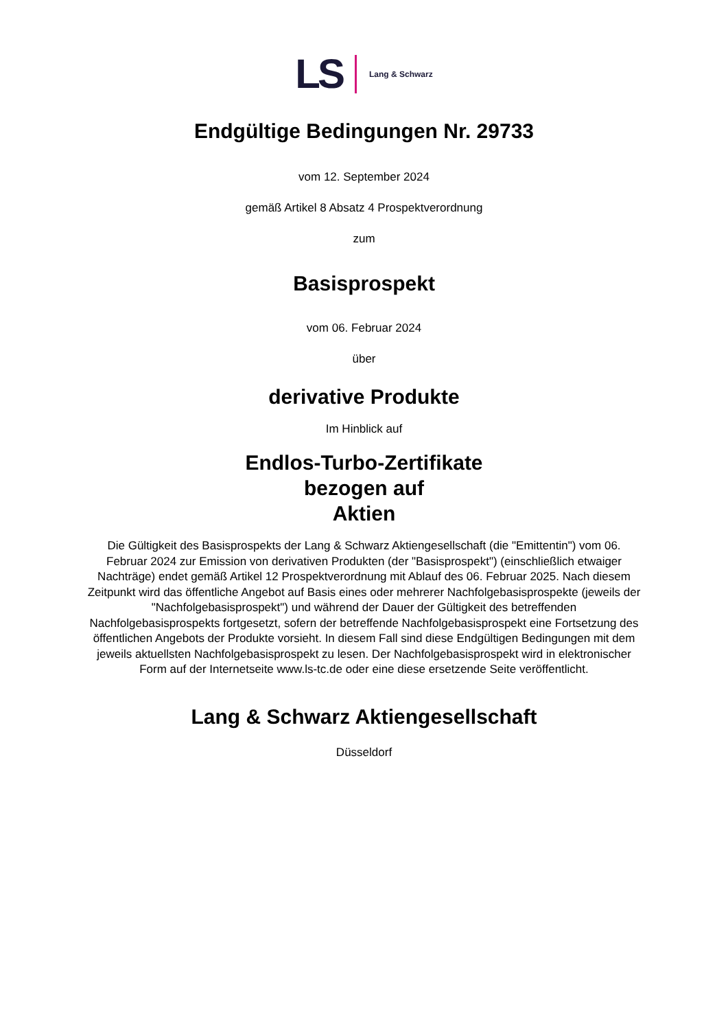LS Lang & Schwarz
Endgültige Bedingungen Nr. 29733
vom 12. September 2024
gemäß Artikel 8 Absatz 4 Prospektverordnung
zum
Basisprospekt
vom 06. Februar 2024
über
derivative Produkte
Im Hinblick auf
Endlos-Turbo-Zertifikate
bezogen auf
Aktien
Die Gültigkeit des Basisprospekts der Lang & Schwarz Aktiengesellschaft (die "Emittentin") vom 06. Februar 2024 zur Emission von derivativen Produkten (der "Basisprospekt") (einschließlich etwaiger Nachträge) endet gemäß Artikel 12 Prospektverordnung mit Ablauf des 06. Februar 2025. Nach diesem Zeitpunkt wird das öffentliche Angebot auf Basis eines oder mehrerer Nachfolgebasisprospekte (jeweils der "Nachfolgebasisprospekt") und während der Dauer der Gültigkeit des betreffenden Nachfolgebasisprospekts fortgesetzt, sofern der betreffende Nachfolgebasisprospekt eine Fortsetzung des öffentlichen Angebots der Produkte vorsieht. In diesem Fall sind diese Endgültigen Bedingungen mit dem jeweils aktuellsten Nachfolgebasisprospekt zu lesen. Der Nachfolgebasisprospekt wird in elektronischer Form auf der Internetseite www.ls-tc.de oder eine diese ersetzende Seite veröffentlicht.
Lang & Schwarz Aktiengesellschaft
Düsseldorf